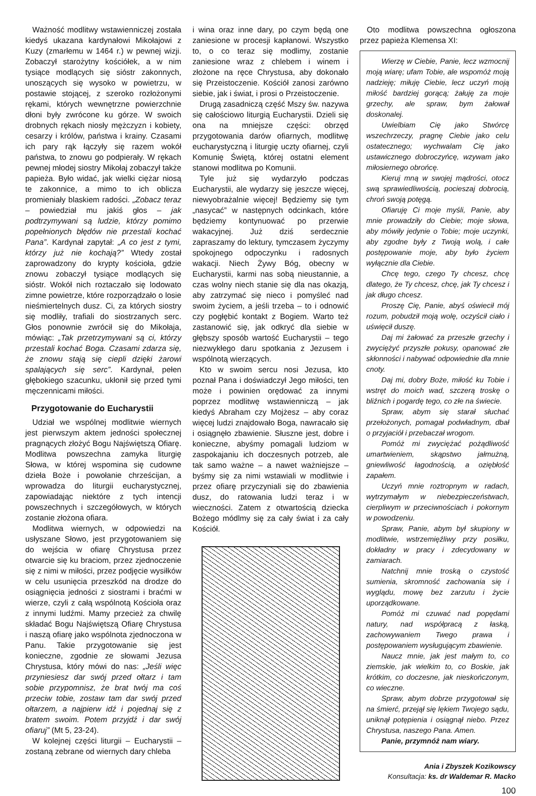Ważność modlitwy wstawienniczej została kiedyś ukazana kardynałowi Mikołajowi z Kuzy (zmarłemu w 1464 r.) w pewnej wizji. Zobaczył starożytny kościółek, a w nim tysiące modlących się sióstr zakonnych, unoszących się wysoko w powietrzu, w postawie stojącej, z szeroko rozłożonymi rękami, których wewnętrzne powierzchnie dłoni były zwrócone ku górze. W swoich drobnych rękach niosły mężczyzn i kobiety, cesarzy i królów, państwa i krainy. Czasami ich pary rąk łączyły się razem wokół państwa, to znowu go podpierały. W rękach pewnej młodej siostry Mikołaj zobaczył także papieża. Było widać, jak wielki ciężar niosą te zakonnice, a mimo to ich oblicza promieniały blaskiem radości. „Zobacz teraz – powiedział mu jakiś głos – jak podtrzymywani są ludzie, którzy pomimo popełnionych błędów nie przestali kochać Pana”. Kardynał zapytał: „A co jest z tymi, którzy już nie kochają?” Wtedy został zaprowadzony do krypty kościoła, gdzie znowu zobaczył tysiące modlących się sióstr. Wokół nich roztaczało się lodowato zimne powietrze, które rozporządzało o losie nieśmiertelnych dusz. Ci, za których siostry się modliły, trafiali do siostrzanych serc. Głos ponownie zwrócił się do Mikołaja, mówiąc: „Tak przetrzymywani są ci, którzy przestali kochać Boga. Czasami zdarza się, że znowu stają się ciepli dzięki żarowi spalających się serc”. Kardynał, pełen głębokiego szacunku, ukłonił się przed tymi męczennicami miłości.
Przygotowanie do Eucharystii
Udział we wspólnej modlitwie wiernych jest pierwszym aktem jedności społecznej pragnących złożyć Bogu Najświętszą Ofiarę. Modlitwa powszechna zamyka liturgię Słowa, w której wspomina się cudowne dzieła Boże i powołanie chrześcijan, a wprowadza do liturgii eucharystycznej, zapowiadając niektóre z tych intencji powszechnych i szczegółowych, w których zostanie złożona ofiara.
Modlitwa wiernych, w odpowiedzi na usłyszane Słowo, jest przygotowaniem się do wejścia w ofiarę Chrystusa przez otwarcie się ku braciom, przez zjednoczenie się z nimi w miłości, przez podjęcie wysiłków w celu usunięcia przeszkód na drodze do osiągnięcia jedności z siostrami i braćmi w wierze, czyli z całą wspólnotą Kościoła oraz z innymi ludźmi. Mamy przecież za chwilę składać Bogu Najświętszą Ofiarę Chrystusa i naszą ofiarę jako wspólnota zjednoczona w Panu. Takie przygotowanie się jest konieczne, zgodnie ze słowami Jezusa Chrystusa, który mówi do nas: „Jeśli więc przyniesiesz dar swój przed ołtarz i tam sobie przypomnisz, że brat twój ma coś przeciw tobie, zostaw tam dar swój przed ołtarzem, a najpierw idź i pojednaj się z bratem swoim. Potem przyjdź i dar swój ofiaruj” (Mt 5, 23-24).
W kolejnej części liturgii – Eucharystii – zostaną zebrane od wiernych dary chleba
i wina oraz inne dary, po czym będą one zaniesione w procesji kapłanowi. Wszystko to, o co teraz się modlimy, zostanie zaniesione wraz z chlebem i winem i złożone na ręce Chrystusa, aby dokonało się Przeistoczenie. Kościół zanosi zarówno siebie, jak i świat, i prosi o Przeistoczenie.
Drugą zasadniczą część Mszy św. nazywa się całościowo liturgią Eucharystii. Dzieli się ona na mniejsze części: obrzęd przygotowania darów ofiarnych, modlitwę eucharystyczną i liturgię uczty ofiarnej, czyli Komunię Świętą, której ostatni element stanowi modlitwa po Komunii.
Tyle już się wydarzyło podczas Eucharystii, ale wydarzy się jeszcze więcej, niewyobrażalnie więcej! Będziemy się tym „nasycać” w następnych odcinkach, które będziemy kontynuować po przerwie wakacyjnej. Już dziś serdecznie zapraszamy do lektury, tymczasem życzymy spokojnego odpoczynku i radosnych wakacji. Niech Żywy Bóg, obecny w Eucharystii, karmi nas sobą nieustannie, a czas wolny niech stanie się dla nas okazją, aby zatrzymać się nieco i pomyśleć nad swoim życiem, a jeśli trzeba – to i odnowić czy pogłębić kontakt z Bogiem. Warto też zastanowić się, jak odkryć dla siebie w głębszy sposób wartość Eucharystii – tego niezwykłego daru spotkania z Jezusem i wspólnotą wierzących.
Kto w swoim sercu nosi Jezusa, kto poznał Pana i doświadczył Jego miłości, ten może i powinien orędować za innymi poprzez modlitwę wstawienniczą – jak kiedyś Abraham czy Mojżesz – aby coraz więcej ludzi znajdowało Boga, nawracało się i osiągnęło zbawienie. Słuszne jest, dobre i konieczne, abyśmy pomagali ludziom w zaspokajaniu ich doczesnych potrzeb, ale tak samo ważne – a nawet ważniejsze – byśmy się za nimi wstawiali w modlitwie i przez ofiarę przyczyniali się do zbawienia dusz, do ratowania ludzi teraz i w wieczności. Zatem z otwartością dziecka Bożego módlmy się za cały świat i za cały Kościół.
Oto modlitwa powszechna ogłoszona przez papieża Klemensa XI:
Wierzę w Ciebie, Panie, lecz wzmocnij moją wiarę; ufam Tobie, ale wspomóż moją nadzieję; miłuję Ciebie, lecz uczyń moją miłość bardziej gorącą; żałuję za moje grzechy, ale spraw, bym żałował doskonalej.
Uwielbiam Cię jako Stwórcę wszechrzeczy, pragnę Ciebie jako celu ostatecznego; wychwalam Cię jako ustawicznego dobroczyńcę, wzywam jako miłosiernego obrońcę.
Kieruj mną w swojej mądrości, otocz swą sprawiedliwością, pocieszaj dobrocią, chroń swoją potęgą.
Ofiaruję Ci moje myśli, Panie, aby mnie prowadziły do Ciebie; moje słowa, aby mówiły jedynie o Tobie; moje uczynki, aby zgodne były z Twoją wolą, i całe postępowanie moje, aby było życiem wyłącznie dla Ciebie.
Chcę tego, czego Ty chcesz, chcę dlatego, że Ty chcesz, chcę, jak Ty chcesz i jak długo chcesz.
Proszę Cię, Panie, abyś oświecił mój rozum, pobudził moją wolę, oczyścił ciało i uświęcił duszę.
Daj mi żałować za przeszłe grzechy i zwyciężyć przyszłe pokusy, opanować złe skłonności i nabywać odpowiednie dla mnie cnoty.
Daj mi, dobry Boże, miłość ku Tobie i wstręt do moich wad, szczerą troskę o bliźnich i pogardę tego, co złe na świecie.
Spraw, abym się starał słuchać przełożonych, pomagał podwładnym, dbał o przyjaciół i przebaczał wrogom.
Pomóż mi zwyciężać pożądliwość umartwieniem, skąpstwo jałmużną, gniewliwość łagodnością, a oziębłość zapałem.
Uczyń mnie roztropnym w radach, wytrzymałym w niebezpieczeństwach, cierpliwym w przeciwnościach i pokornym w powodzeniu.
Spraw, Panie, abym był skupiony w modlitwie, wstrzemięźliwy przy posiłku, dokładny w pracy i zdecydowany w zamiarach.
Natchnij mnie troską o czystość sumienia, skromność zachowania się i wyglądu, mowę bez zarzutu i życie uporządkowane.
Pomóż mi czuwać nad popędami natury, nad współpracą z łaską, zachowywaniem Twego prawa i postępowaniem wysługującym zbawienie.
Naucz mnie, jak jest małym to, co ziemskie, jak wielkim to, co Boskie, jak krótkim, co doczesne, jak nieskończonym, co wieczne.
Spraw, abym dobrze przygotował się na śmierć, przejął się lękiem Twojego sądu, uniknął potępienia i osiągnął niebo. Przez Chrystusa, naszego Pana. Amen.
Panie, przymnóż nam wiary.
Ania i Zbyszek Kozikowscy
Konsultacja: ks. dr Waldemar R. Macko
100